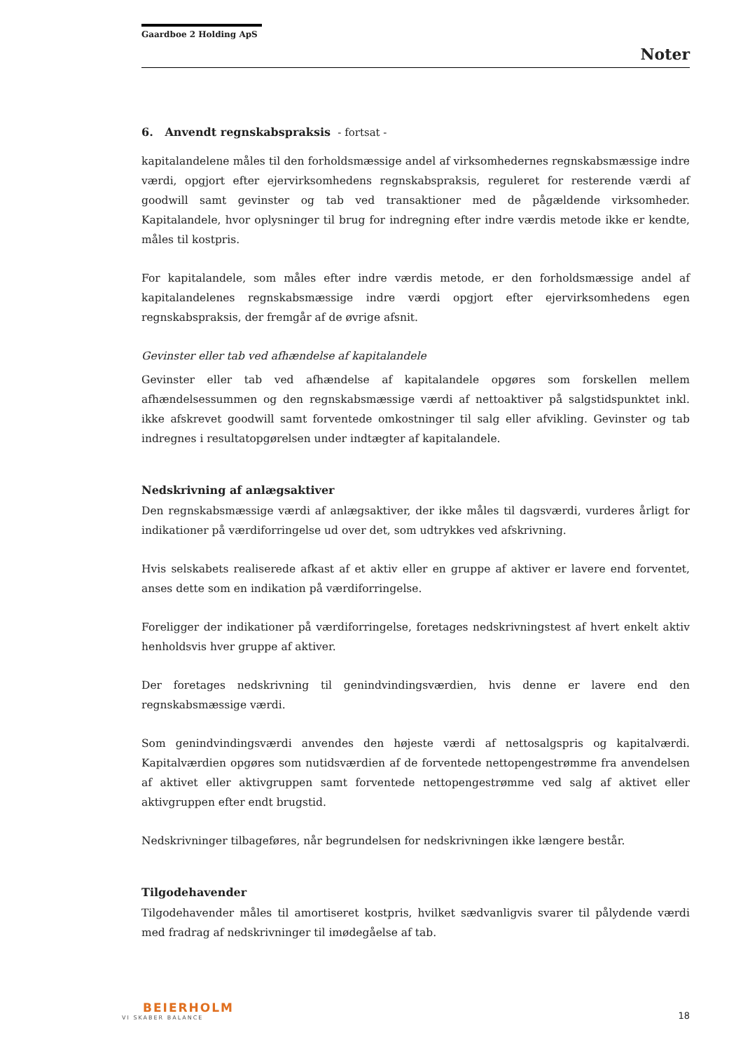Gaardboe 2 Holding ApS
Noter
6. Anvendt regnskabspraksis - fortsat -
kapitalandelene måles til den forholdsmæssige andel af virksomhedernes regnskabsmæssige indre værdi, opgjort efter ejervirksomhedens regnskabspraksis, reguleret for resterende værdi af goodwill samt gevinster og tab ved transaktioner med de pågældende virksomheder. Kapitalandele, hvor oplysninger til brug for indregning efter indre værdis metode ikke er kendte, måles til kostpris.
For kapitalandele, som måles efter indre værdis metode, er den forholdsmæssige andel af kapitalandelenes regnskabsmæssige indre værdi opgjort efter ejervirksomhedens egen regnskabspraksis, der fremgår af de øvrige afsnit.
Gevinster eller tab ved afhændelse af kapitalandele
Gevinster eller tab ved afhændelse af kapitalandele opgøres som forskellen mellem afhændelsessummen og den regnskabsmæssige værdi af nettoaktiver på salgstidspunktet inkl. ikke afskrevet goodwill samt forventede omkostninger til salg eller afvikling. Gevinster og tab indregnes i resultatopgørelsen under indtægter af kapitalandele.
Nedskrivning af anlægsaktiver
Den regnskabsmæssige værdi af anlægsaktiver, der ikke måles til dagsværdi, vurderes årligt for indikationer på værdiforringelse ud over det, som udtrykkes ved afskrivning.
Hvis selskabets realiserede afkast af et aktiv eller en gruppe af aktiver er lavere end forventet, anses dette som en indikation på værdiforringelse.
Foreligger der indikationer på værdiforringelse, foretages nedskrivningstest af hvert enkelt aktiv henholdsvis hver gruppe af aktiver.
Der foretages nedskrivning til genindvindingsværdien, hvis denne er lavere end den regnskabsmæssige værdi.
Som genindvindingsværdi anvendes den højeste værdi af nettosalgspris og kapitalværdi. Kapitalværdien opgøres som nutidsværdien af de forventede nettopengestrømme fra anvendelsen af aktivet eller aktivgruppen samt forventede nettopengestrømme ved salg af aktivet eller aktivgruppen efter endt brugstid.
Nedskrivninger tilbageføres, når begrundelsen for nedskrivningen ikke længere består.
Tilgodehavender
Tilgodehavender måles til amortiseret kostpris, hvilket sædvanligvis svarer til pålydende værdi med fradrag af nedskrivninger til imødegåelse af tab.
BEIERHOLM
VI SKABER BALANCE
18